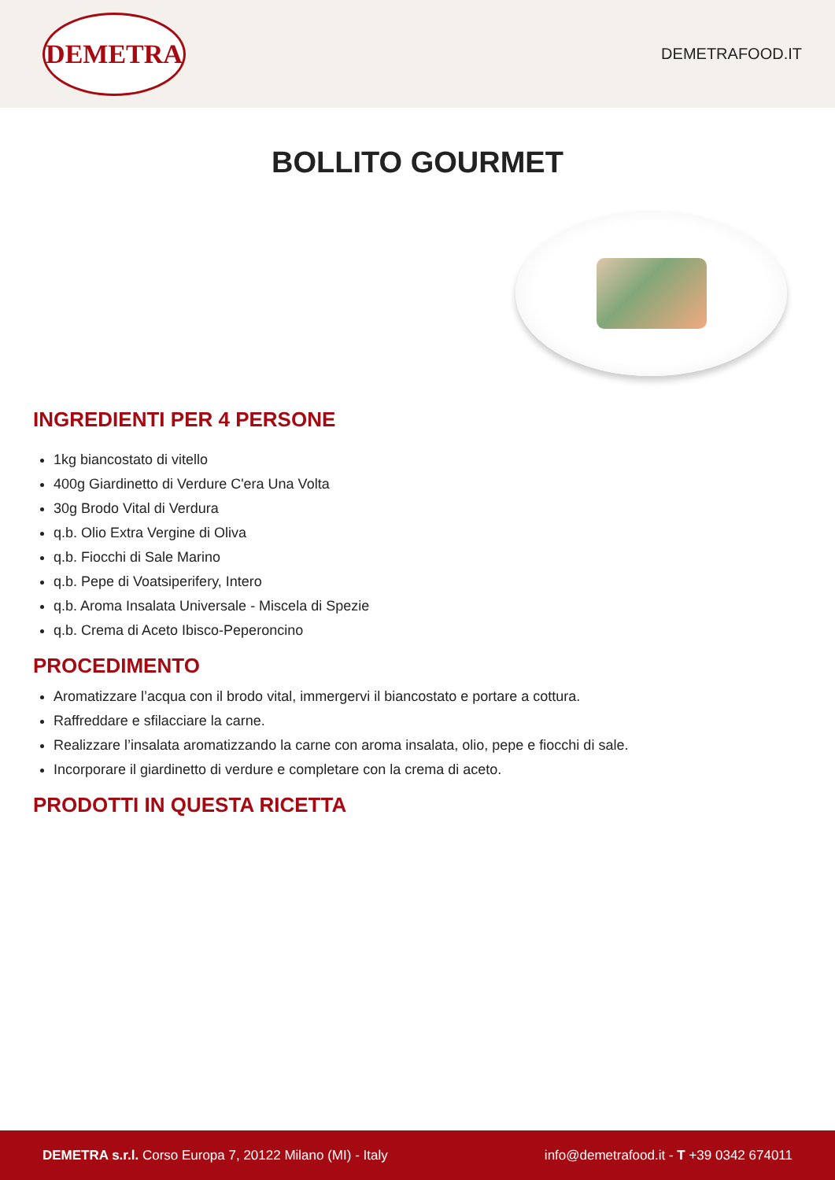DEMETRA
DEMETRAFOOD.IT
BOLLITO GOURMET
INGREDIENTI PER 4 PERSONE
1kg biancostato di vitello
400g Giardinetto di Verdure C'era Una Volta
30g Brodo Vital di Verdura
q.b. Olio Extra Vergine di Oliva
q.b. Fiocchi di Sale Marino
q.b. Pepe di Voatsiperifery, Intero
q.b. Aroma Insalata Universale - Miscela di Spezie
q.b. Crema di Aceto Ibisco-Peperoncino
PROCEDIMENTO
Aromatizzare l’acqua con il brodo vital, immergervi il biancostato e portare a cottura.
Raffreddare e sfilacciare la carne.
Realizzare l’insalata aromatizzando la carne con aroma insalata, olio, pepe e fiocchi di sale.
Incorporare il giardinetto di verdure e completare con la crema di aceto.
PRODOTTI IN QUESTA RICETTA
DEMETRA s.r.l. Corso Europa 7, 20122 Milano (MI) - Italy
info@demetrafood.it - T +39 0342 674011